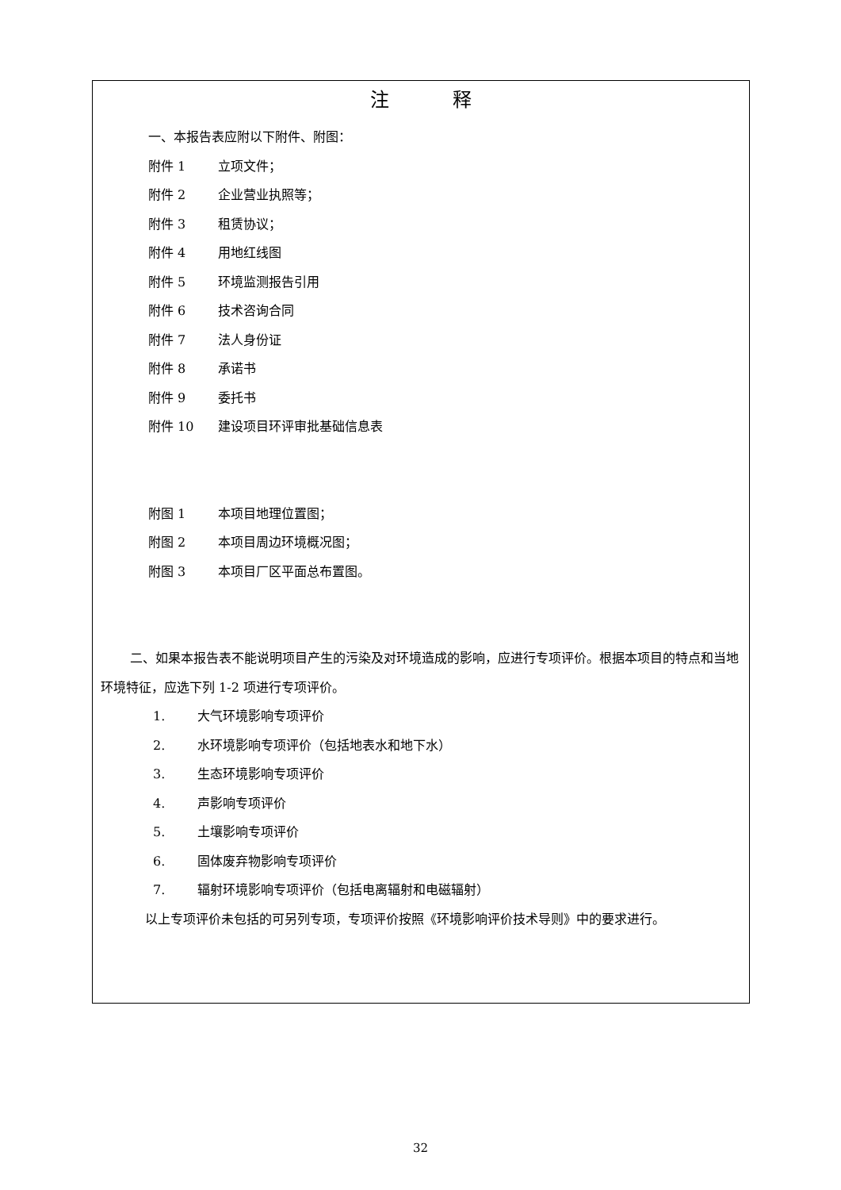注释
一、本报告表应附以下附件、附图：
附件 1 立项文件；
附件 2 企业营业执照等；
附件 3 租赁协议；
附件 4 用地红线图
附件 5 环境监测报告引用
附件 6 技术咨询合同
附件 7 法人身份证
附件 8 承诺书
附件 9 委托书
附件 10 建设项目环评审批基础信息表
附图 1 本项目地理位置图；
附图 2 本项目周边环境概况图；
附图 3 本项目厂区平面总布置图。
二、如果本报告表不能说明项目产生的污染及对环境造成的影响，应进行专项评价。根据本项目的特点和当地环境特征，应选下列 1-2 项进行专项评价。
1. 大气环境影响专项评价
2. 水环境影响专项评价（包括地表水和地下水）
3. 生态环境影响专项评价
4. 声影响专项评价
5. 土壤影响专项评价
6. 固体废弃物影响专项评价
7. 辐射环境影响专项评价（包括电离辐射和电磁辐射）
以上专项评价未包括的可另列专项，专项评价按照《环境影响评价技术导则》中的要求进行。
32